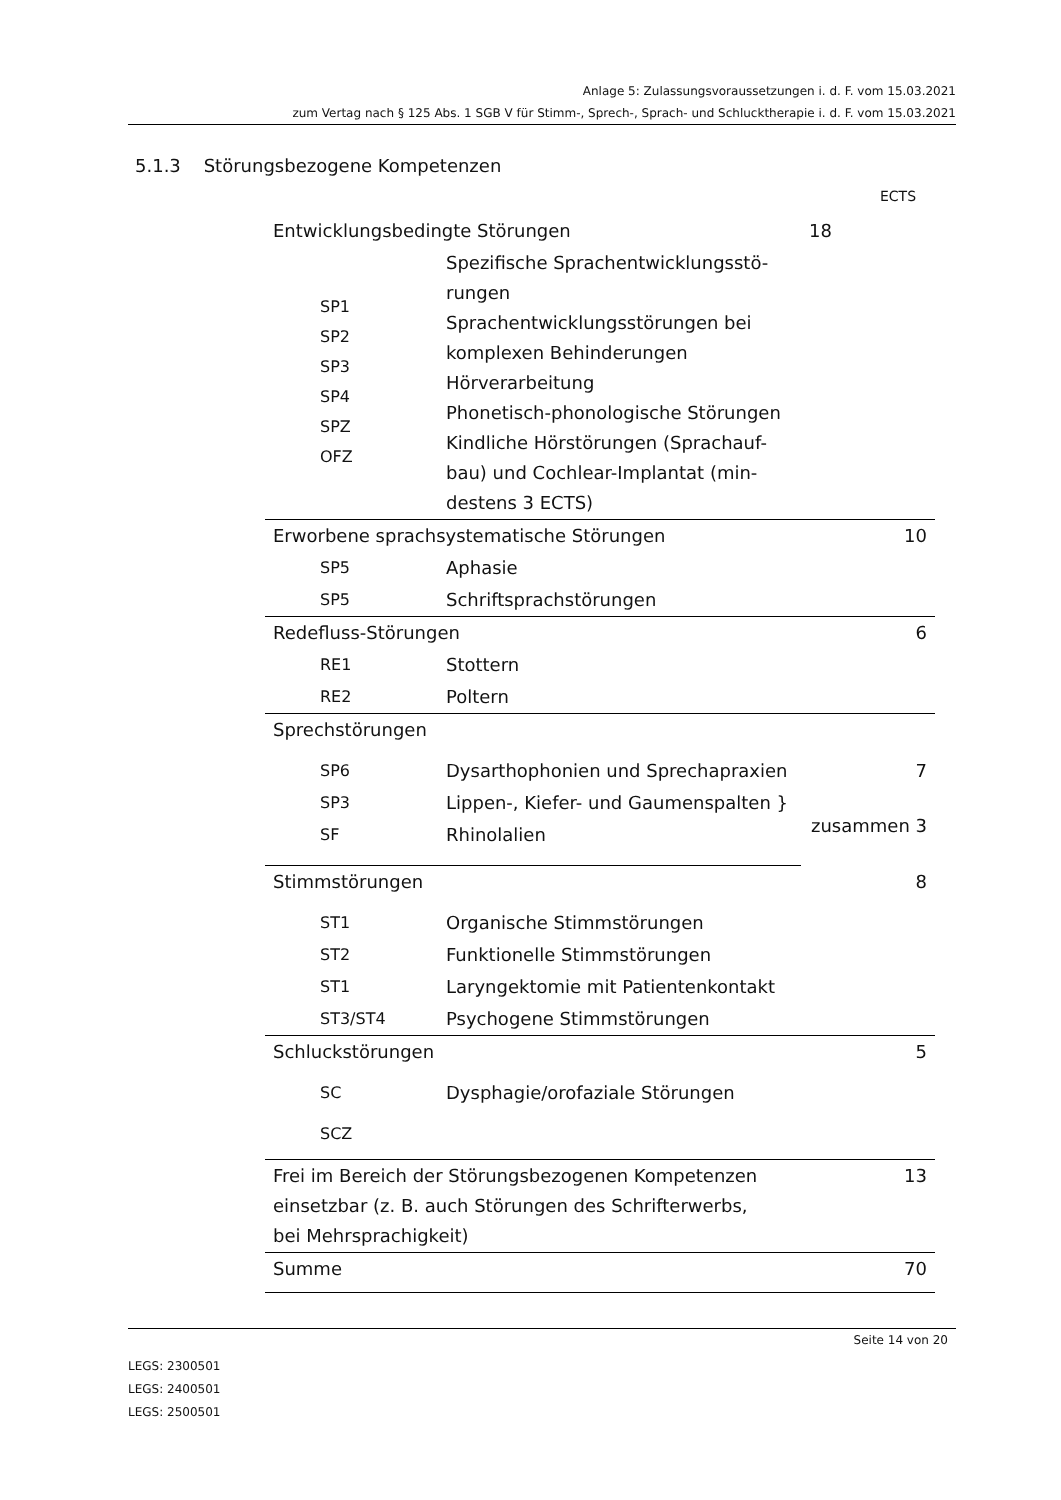Anlage 5: Zulassungsvoraussetzungen i. d. F. vom 15.03.2021
zum Vertag nach § 125 Abs. 1 SGB V für Stimm-, Sprech-, Sprach- und Schlucktherapie i. d. F. vom 15.03.2021
5.1.3 Störungsbezogene Kompetenzen
ECTS
| Entwicklungsbedingte Störungen | | 18 |
| SP1 SP2 SP3 SP4 SPZ OFZ | Spezifische Sprachentwicklungsstö- rungen Sprachentwicklungsstörungen bei komplexen Behinderungen Hörverarbeitung Phonetisch-phonologische Störungen Kindliche Hörstörungen (Sprachauf- bau) und Cochlear-Implantat (min- destens 3 ECTS) | |
| Erworbene sprachsystematische Störungen | | 10 |
| SP5 | Aphasie | |
| SP5 | Schriftsprachstörungen | |
| Redefluss-Störungen | | 6 |
| RE1 | Stottern | |
| RE2 | Poltern | |
| Sprechstörungen | | |
| SP6 | Dysarthophonien und Sprechapraxien | 7 |
| SP3 | Lippen-, Kiefer- und Gaumenspalten } | zusammen 3 |
| SF | Rhinolalien | |
| Stimmstörungen | | 8 |
| ST1 | Organische Stimmstörungen | |
| ST2 | Funktionelle Stimmstörungen | |
| ST1 | Laryngektomie mit Patientenkontakt | |
| ST3/ST4 | Psychogene Stimmstörungen | |
| Schluckstörungen | | 5 |
| SC | Dysphagie/orofaziale Störungen | |
| SCZ | | |
| Frei im Bereich der Störungsbezogenen Kompetenzen einsetzbar (z. B. auch Störungen des Schrifterwerbs, bei Mehrsprachigkeit) | | 13 |
| Summe | | 70 |
Seite 14 von 20
LEGS: 2300501
LEGS: 2400501
LEGS: 2500501